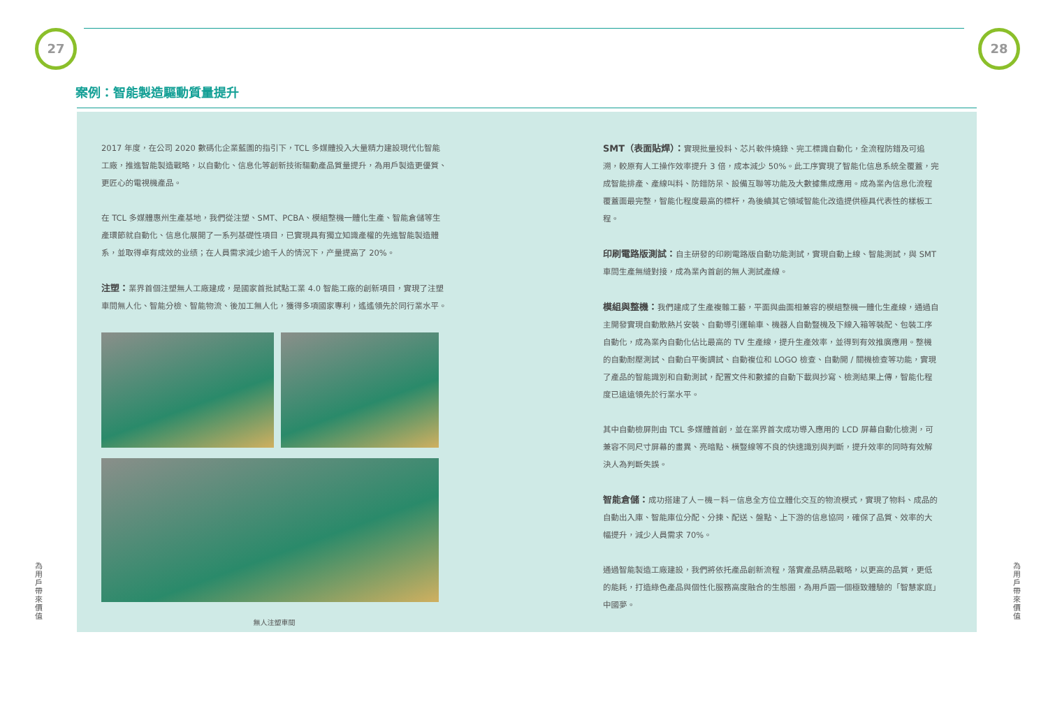27 28
案例：智能製造驅動質量提升
2017 年度，在公司 2020 數碼化企業藍圖的指引下，TCL 多媒體投入大量精力建設現代化智能工廠，推進智能製造戰略，以自動化、信息化等創新技術驅動產品質量提升，為用戶製造更優質、更匠心的電視機產品。
在 TCL 多媒體惠州生產基地，我們從注塑、SMT、PCBA、模組整機一體化生產、智能倉儲等生產環節就自動化、信息化展開了一系列基礎性項目，已實現具有獨立知識產權的先進智能製造體系，並取得卓有成效的业绩；在人員需求減少逾千人的情況下，产量提高了 20%。
注塑：業界首個注塑無人工廠建成，是國家首批試點工業 4.0 智能工廠的創新項目，實現了注塑車間無人化、智能分檢、智能物流、後加工無人化，獲得多項國家專利，遙遙領先於同行業水平。
無人注塑車間
SMT（表面貼焊）：實現批量投料、芯片軟件燒錄、完工標識自動化，全流程防錯及可追溯，較原有人工操作效率提升 3 倍，成本減少 50%。此工序實現了智能化信息系統全覆蓋，完成智能排產、產線叫料、防錯防呆、設備互聯等功能及大數據集成應用。成為業內信息化流程覆蓋面最完整，智能化程度最高的標杆，為後續其它領域智能化改造提供極具代表性的樣板工程。
印刷電路版測試：自主研發的印刷電路版自動功能測試，實現自動上線、智能測試，與 SMT 車間生產無縫對接，成為業內首創的無人測試產線。
模組與整機：我們建成了生產複雜工藝，平面與曲面相兼容的模組整機一體化生產線，通過自主開發實現自動散熱片安裝、自動導引運輸車、機器人自動豎機及下線入箱等裝配、包裝工序自動化，成為業內自動化佔比最高的 TV 生產線，提升生產效率，並得到有效推廣應用。整機的自動耐壓測試、自動白平衡調試、自動複位和 LOGO 檢查、自動開 / 關機檢查等功能，實現了產品的智能識別和自動測試，配置文件和數據的自動下載與抄寫、檢測結果上傳，智能化程度已遠遠領先於行業水平。
其中自動檢屏則由 TCL 多媒體首創，並在業界首次成功導入應用的 LCD 屏幕自動化檢測，可兼容不同尺寸屏幕的畫異、亮暗點、橫豎線等不良的快速識別與判斷，提升效率的同時有效解決人為判斷失誤。
智能倉儲：成功搭建了人－機－料－信息全方位立體化交互的物流模式，實現了物料、成品的自動出入庫、智能庫位分配、分揀、配送、盤點、上下游的信息協同，確保了品質、效率的大幅提升，減少人員需求 70%。
通過智能製造工廠建設，我們將依托產品創新流程，落實產品精品戰略，以更高的品質，更低的能耗，打造綠色產品與個性化服務高度融合的生態圈，為用戶圓一個極致體驗的「智慧家庭」中國夢。
為用戶帶來價值
為用戶帶來價值